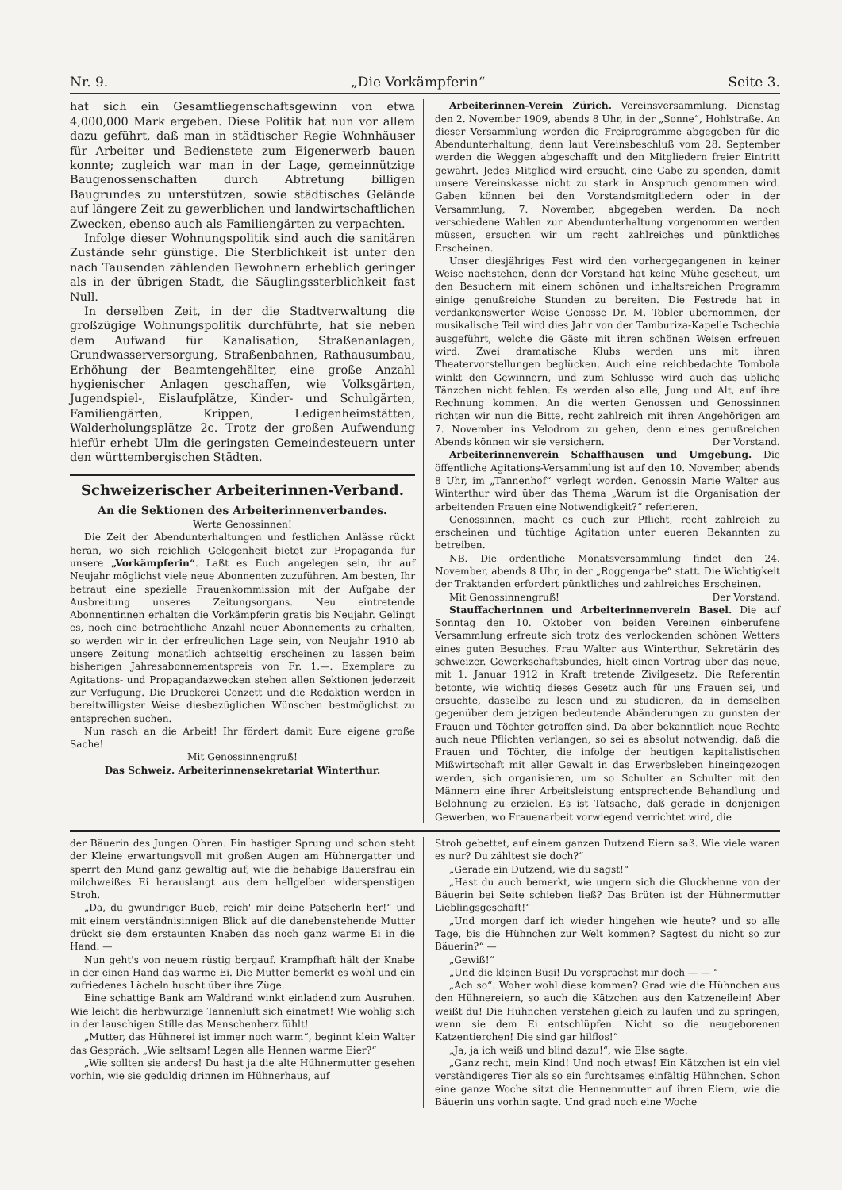Nr. 9. „Die Vorkämpferin“Seite 3.
hat sich ein Gesamtliegenschaftsgewinn von etwa 4,000,000 Mark ergeben. Diese Politik hat nun vor allem dazu geführt, daß man in städtischer Regie Wohnhäuser für Arbeiter und Bedienstete zum Eigenerwerb bauen konnte; zugleich war man in der Lage, gemeinnützige Baugenossenschaften durch Abtretung billigen Baugrundes zu unterstützen, sowie städtisches Gelände auf längere Zeit zu gewerblichen und landwirtschaftlichen Zwecken, ebenso auch als Familiengärten zu verpachten.
Infolge dieser Wohnungspolitik sind auch die sanitären Zustände sehr günstige. Die Sterblichkeit ist unter den nach Tausenden zählenden Bewohnern erheblich geringer als in der übrigen Stadt, die Säuglingssterblichkeit fast Null.
In derselben Zeit, in der die Stadtverwaltung die großzügige Wohnungspolitik durchführte, hat sie neben dem Aufwand für Kanalisation, Straßenanlagen, Grundwasserversorgung, Straßenbahnen, Rathausumbau, Erhöhung der Beamtengehälter, eine große Anzahl hygienischer Anlagen geschaffen, wie Volksgärten, Jugendspiel-, Eislaufplätze, Kinder- und Schulgärten, Familiengärten, Krippen, Ledigenheimstätten, Walderholungsplätze 2c. Trotz der großen Aufwendung hiefür erhebt Ulm die geringsten Gemeindesteuern unter den württembergischen Städten.
Schweizerischer Arbeiterinnen-Verband.
An die Sektionen des Arbeiterinnenverbandes.
Werte Genossinnen!
Die Zeit der Abendunterhaltungen und festlichen Anlässe rückt heran, wo sich reichlich Gelegenheit bietet zur Propaganda für unsere „Vorkämpferin“. Laßt es Euch angelegen sein, ihr auf Neujahr möglichst viele neue Abonnenten zuzuführen. Am besten, Ihr betraut eine spezielle Frauenkommission mit der Aufgabe der Ausbreitung unseres Zeitungsorgans. Neu eintretende Abonnentinnen erhalten die Vorkämpferin gratis bis Neujahr. Gelingt es, noch eine beträchtliche Anzahl neuer Abonnements zu erhalten, so werden wir in der erfreulichen Lage sein, von Neujahr 1910 ab unsere Zeitung monatlich achtseitig erscheinen zu lassen beim bisherigen Jahresabonnementspreis von Fr. 1.—. Exemplare zu Agitations- und Propagandazwecken stehen allen Sektionen jederzeit zur Verfügung. Die Druckerei Conzett und die Redaktion werden in bereitwilligster Weise diesbezüglichen Wünschen bestmöglichst zu entsprechen suchen.
Nun rasch an die Arbeit! Ihr fördert damit Eure eigene große Sache!
Mit Genossinnengruß!
Das Schweiz. Arbeiterinnensekretariat Winterthur.
Arbeiterinnen-Verein Zürich. Vereinsversammlung, Dienstag den 2. November 1909, abends 8 Uhr, in der „Sonne“, Hohlstraße. An dieser Versammlung werden die Freiprogramme abgegeben für die Abendunterhaltung, denn laut Vereinsbeschluß vom 28. September werden die Weggen abgeschafft und den Mitgliedern freier Eintritt gewährt. Jedes Mitglied wird ersucht, eine Gabe zu spenden, damit unsere Vereinskasse nicht zu stark in Anspruch genommen wird. Gaben können bei den Vorstandsmitgliedern oder in der Versammlung, 7. November, abgegeben werden. Da noch verschiedene Wahlen zur Abendunterhaltung vorgenommen werden müssen, ersuchen wir um recht zahlreiches und pünktliches Erscheinen.
Unser diesjähriges Fest wird den vorhergegangenen in keiner Weise nachstehen, denn der Vorstand hat keine Mühe gescheut, um den Besuchern mit einem schönen und inhaltsreichen Programm einige genußreiche Stunden zu bereiten. Die Festrede hat in verdankenswerter Weise Genosse Dr. M. Tobler übernommen, der musikalische Teil wird dies Jahr von der Tamburiza-Kapelle Tschechia ausgeführt, welche die Gäste mit ihren schönen Weisen erfreuen wird. Zwei dramatische Klubs werden uns mit ihren Theatervorstellungen beglücken. Auch eine reichbedachte Tombola winkt den Gewinnern, und zum Schlusse wird auch das übliche Tänzchen nicht fehlen. Es werden also alle, Jung und Alt, auf ihre Rechnung kommen. An die werten Genossen und Genossinnen richten wir nun die Bitte, recht zahlreich mit ihren Angehörigen am 7. November ins Velodrom zu gehen, denn eines genußreichen Abends können wir sie versichern. Der Vorstand.
Arbeiterinnenverein Schaffhausen und Umgebung. Die öffentliche Agitations-Versammlung ist auf den 10. November, abends 8 Uhr, im „Tannenhof“ verlegt worden. Genossin Marie Walter aus Winterthur wird über das Thema „Warum ist die Organisation der arbeitenden Frauen eine Notwendigkeit?“ referieren.
Genossinnen, macht es euch zur Pflicht, recht zahlreich zu erscheinen und tüchtige Agitation unter eueren Bekannten zu betreiben.
NB. Die ordentliche Monatsversammlung findet den 24. November, abends 8 Uhr, in der „Roggengarbe“ statt. Die Wichtigkeit der Traktanden erfordert pünktliches und zahlreiches Erscheinen.
Mit Genossinnengruß! Der Vorstand.
Stauffacherinnen und Arbeiterinnenverein Basel. Die auf Sonntag den 10. Oktober von beiden Vereinen einberufene Versammlung erfreute sich trotz des verlockenden schönen Wetters eines guten Besuches. Frau Walter aus Winterthur, Sekretärin des schweizer. Gewerkschaftsbundes, hielt einen Vortrag über das neue, mit 1. Januar 1912 in Kraft tretende Zivilgesetz. Die Referentin betonte, wie wichtig dieses Gesetz auch für uns Frauen sei, und ersuchte, dasselbe zu lesen und zu studieren, da in demselben gegenüber dem jetzigen bedeutende Abänderungen zu gunsten der Frauen und Töchter getroffen sind. Da aber bekanntlich neue Rechte auch neue Pflichten verlangen, so sei es absolut notwendig, daß die Frauen und Töchter, die infolge der heutigen kapitalistischen Mißwirtschaft mit aller Gewalt in das Erwerbsleben hineingezogen werden, sich organisieren, um so Schulter an Schulter mit den Männern eine ihrer Arbeitsleistung entsprechende Behandlung und Belöhnung zu erzielen. Es ist Tatsache, daß gerade in denjenigen Gewerben, wo Frauenarbeit vorwiegend verrichtet wird, die
der Bäuerin des Jungen Ohren. Ein hastiger Sprung und schon steht der Kleine erwartungsvoll mit großen Augen am Hühnergatter und sperrt den Mund ganz gewaltig auf, wie die behäbige Bauersfrau ein milchweißes Ei herauslangt aus dem hellgelben widerspenstigen Stroh.
„Da, du gwundriger Bueb, reich' mir deine Patscherln her!“ und mit einem verständnisinnigen Blick auf die danebenstehende Mutter drückt sie dem erstaunten Knaben das noch ganz warme Ei in die Hand. —
Nun geht's von neuem rüstig bergauf. Krampfhaft hält der Knabe in der einen Hand das warme Ei. Die Mutter bemerkt es wohl und ein zufriedenes Lächeln huscht über ihre Züge.
Eine schattige Bank am Waldrand winkt einladend zum Ausruhen. Wie leicht die herbwürzige Tannenluft sich einatmet! Wie wohlig sich in der lauschigen Stille das Menschenherz fühlt!
„Mutter, das Hühnerei ist immer noch warm“, beginnt klein Walter das Gespräch. „Wie seltsam! Legen alle Hennen warme Eier?“
„Wie sollten sie anders! Du hast ja die alte Hühnermutter gesehen vorhin, wie sie geduldig drinnen im Hühnerhaus, auf
Stroh gebettet, auf einem ganzen Dutzend Eiern saß. Wie viele waren es nur? Du zähltest sie doch?“
„Gerade ein Dutzend, wie du sagst!“
„Hast du auch bemerkt, wie ungern sich die Gluckhenne von der Bäuerin bei Seite schieben ließ? Das Brüten ist der Hühnermutter Lieblingsgeschäft!“
„Und morgen darf ich wieder hingehen wie heute? und so alle Tage, bis die Hühnchen zur Welt kommen? Sagtest du nicht so zur Bäuerin?“ —
„Gewiß!“
„Und die kleinen Büsi! Du versprachst mir doch — — “
„Ach so“. Woher wohl diese kommen? Grad wie die Hühnchen aus den Hühnereiern, so auch die Kätzchen aus den Katzeneilein! Aber weißt du! Die Hühnchen verstehen gleich zu laufen und zu springen, wenn sie dem Ei entschlüpfen. Nicht so die neugeborenen Katzentierchen! Die sind gar hilflos!“
„Ja, ja ich weiß und blind dazu!“, wie Else sagte.
„Ganz recht, mein Kind! Und noch etwas! Ein Kätzchen ist ein viel verständigeres Tier als so ein furchtsames einfältig Hühnchen. Schon eine ganze Woche sitzt die Hennenmutter auf ihren Eiern, wie die Bäuerin uns vorhin sagte. Und grad noch eine Woche